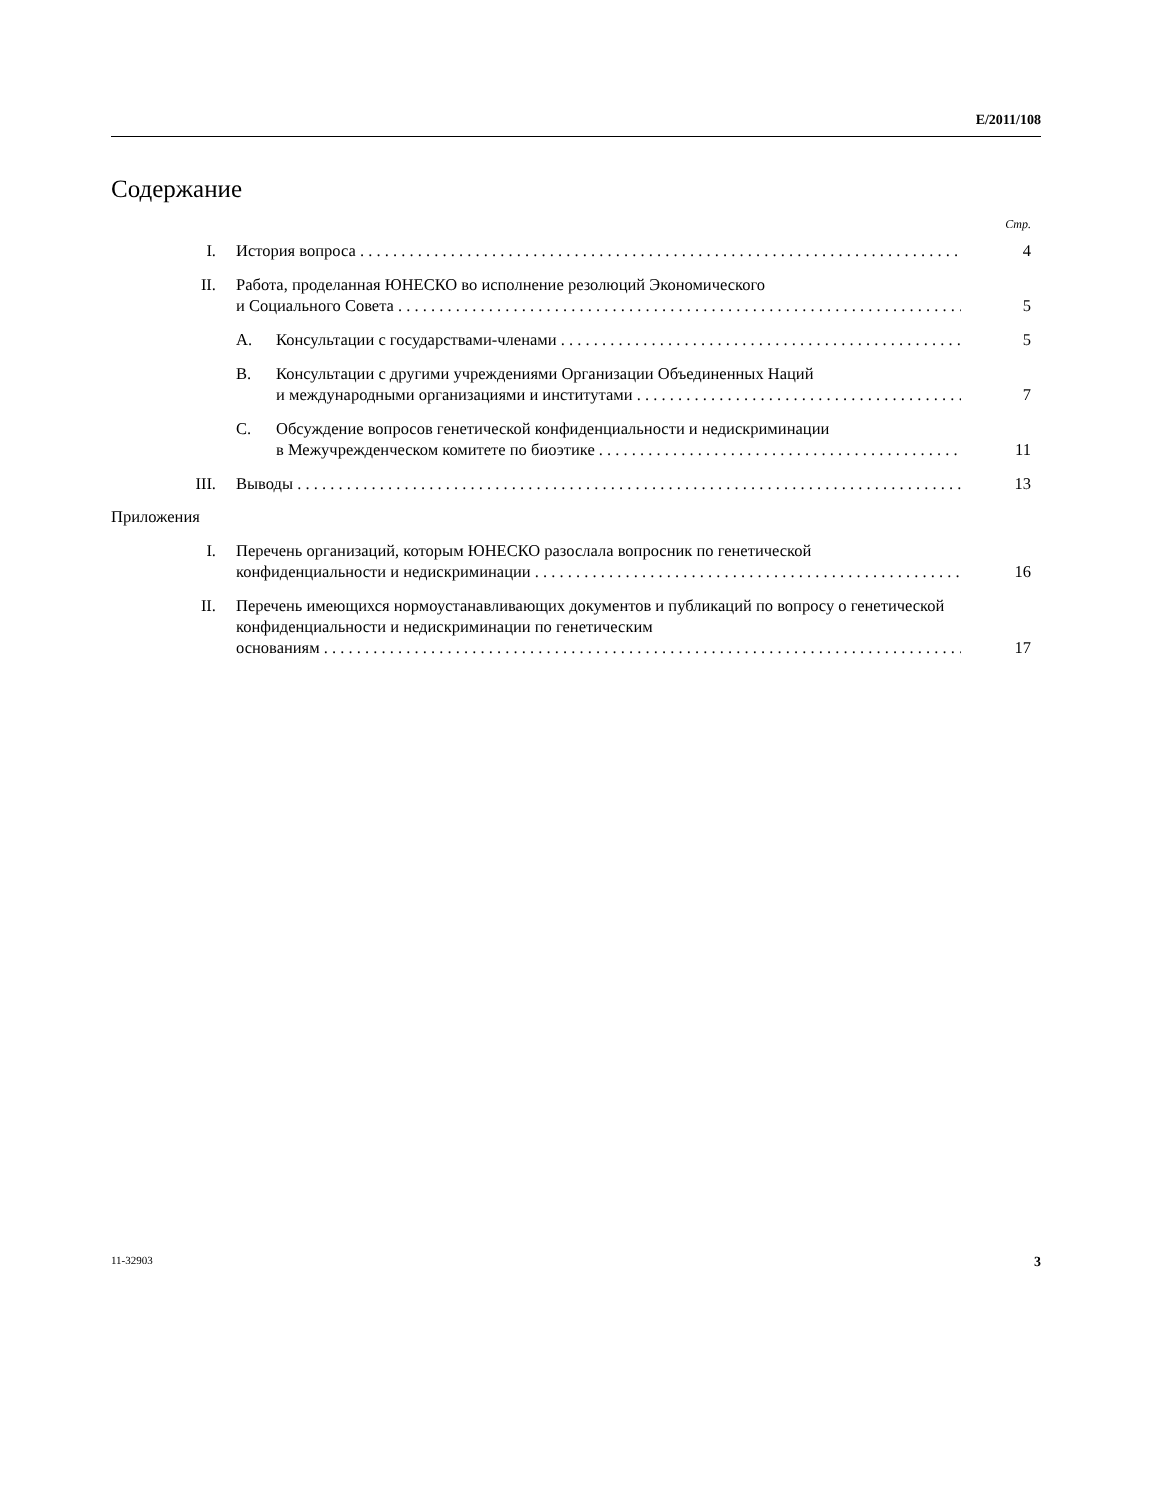E/2011/108
Содержание
Стр.
I. История вопроса 4
II. Работа, проделанная ЮНЕСКО во исполнение резолюций Экономического
и Социального Совета
5
A. Консультации с государствами-членами
5
B. Консультации с другими учреждениями Организации Объединенных Наций
и международными организациями и институтами
7
C. Обсуждение вопросов генетической конфиденциальности и недискриминации
в Межучрежденческом комитете по биоэтике
11
III. Выводы 13
Приложения
I. Перечень организаций, которым ЮНЕСКО разослала вопросник по генетической
конфиденциальности и недискриминации
16
II. Перечень имеющихся нормоустанавливающих документов и публикаций по вопросу о генетической конфиденциальности и недискриминации по генетическим
основаниям
17
11-32903 3